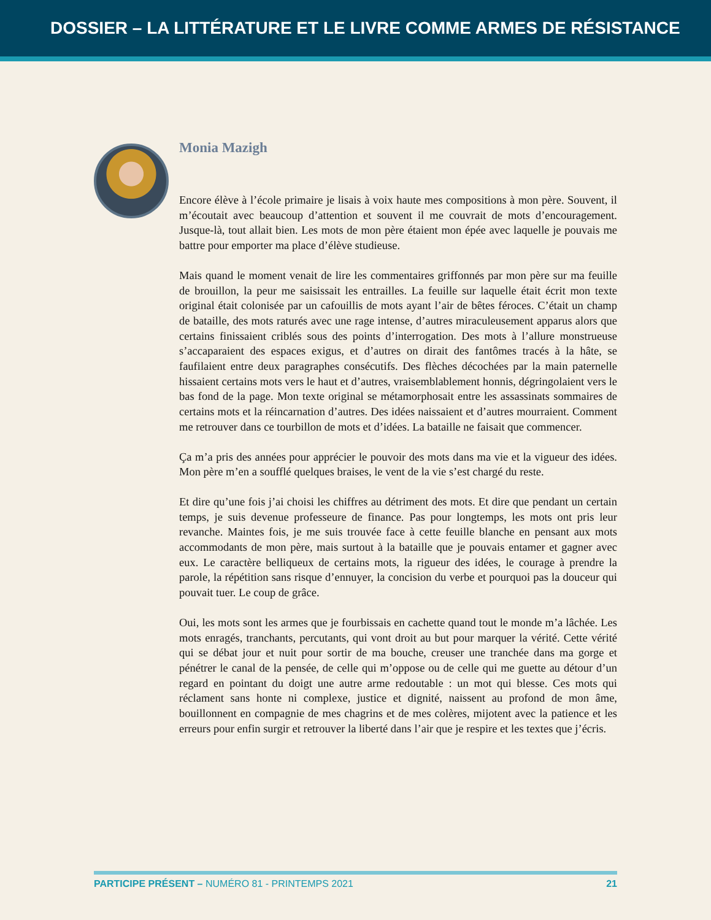DOSSIER – LA LITTÉRATURE ET LE LIVRE COMME ARMES DE RÉSISTANCE
Monia Mazigh
Encore élève à l’école primaire je lisais à voix haute mes compositions à mon père. Souvent, il m’écoutait avec beaucoup d’attention et souvent il me couvrait de mots d’encouragement. Jusque-là, tout allait bien. Les mots de mon père étaient mon épée avec laquelle je pouvais me battre pour emporter ma place d’élève studieuse.
Mais quand le moment venait de lire les commentaires griffonnés par mon père sur ma feuille de brouillon, la peur me saisissait les entrailles. La feuille sur laquelle était écrit mon texte original était colonisée par un cafouillis de mots ayant l’air de bêtes féroces. C’était un champ de bataille, des mots raturés avec une rage intense, d’autres miraculeusement apparus alors que certains finissaient criblés sous des points d’interrogation. Des mots à l’allure monstrueuse s’accaparaient des espaces exigus, et d’autres on dirait des fantômes tracés à la hâte, se faufilaient entre deux paragraphes consécutifs. Des flèches décochées par la main paternelle hissaient certains mots vers le haut et d’autres, vraisemblablement honnis, dégringolaient vers le bas fond de la page. Mon texte original se métamorphosait entre les assassinats sommaires de certains mots et la réincarnation d’autres. Des idées naissaient et d’autres mourraient. Comment me retrouver dans ce tourbillon de mots et d’idées. La bataille ne faisait que commencer.
Ça m’a pris des années pour apprécier le pouvoir des mots dans ma vie et la vigueur des idées. Mon père m’en a soufflé quelques braises, le vent de la vie s’est chargé du reste.
Et dire qu’une fois j’ai choisi les chiffres au détriment des mots. Et dire que pendant un certain temps, je suis devenue professeure de finance. Pas pour longtemps, les mots ont pris leur revanche. Maintes fois, je me suis trouvée face à cette feuille blanche en pensant aux mots accommodants de mon père, mais surtout à la bataille que je pouvais entamer et gagner avec eux. Le caractère belliqueux de certains mots, la rigueur des idées, le courage à prendre la parole, la répétition sans risque d’ennuyer, la concision du verbe et pourquoi pas la douceur qui pouvait tuer. Le coup de grâce.
Oui, les mots sont les armes que je fourbissais en cachette quand tout le monde m’a lâchée. Les mots enragés, tranchants, percutants, qui vont droit au but pour marquer la vérité. Cette vérité qui se débat jour et nuit pour sortir de ma bouche, creuser une tranchée dans ma gorge et pénétrer le canal de la pensée, de celle qui m’oppose ou de celle qui me guette au détour d’un regard en pointant du doigt une autre arme redoutable : un mot qui blesse. Ces mots qui réclament sans honte ni complexe, justice et dignité, naissent au profond de mon âme, bouillonnent en compagnie de mes chagrins et de mes colères, mijotent avec la patience et les erreurs pour enfin surgir et retrouver la liberté dans l’air que je respire et les textes que j’écris.
PARTICIPE PRÉSENT – NUMÉRO 81 - PRINTEMPS 2021 21